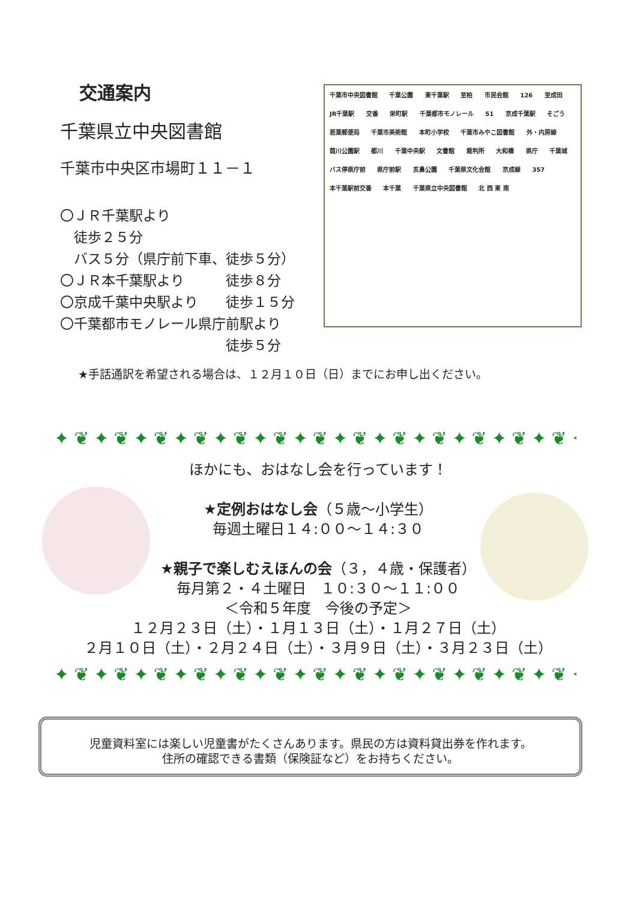交通案内
千葉県立中央図書館
千葉市中央区市場町１１－１
〇ＪＲ千葉駅より
　徒歩２５分
　バス５分（県庁前下車、徒歩５分）
〇ＪＲ本千葉駅より　　　徒歩８分
〇京成千葉中央駅より　　徒歩１５分
〇千葉都市モノレール県庁前駅より
　　　　　　　　　　　　徒歩５分
千葉市中央図書館 千葉公園 東千葉駅 至柏 市民会館 126 至成田 JR千葉駅 交番 栄町駅 千葉都市モノレール 51 京成千葉駅 そごう 若葉郵便局 千葉市美術館 本町小学校 千葉市みやこ図書館 外・内房線 葭川公園駅 都川 千葉中央駅 文書館 裁判所 大和橋 県庁 千葉城 バス停県庁前 県庁前駅 亥鼻公園 千葉県文化会館 京成線 357 本千葉駅前交番 本千葉 千葉県立中央図書館 北 西 東 南
★手話通訳を希望される場合は、１２月１０日（日）までにお申し出ください。
✦❦✦❦✦❦✦❦✦❦✦❦✦❦✦❦✦❦✦❦✦❦✦❦✦❦✦
ほかにも、おはなし会を行っています！
★定例おはなし会（５歳～小学生）
毎週土曜日１４:００～１４:３０
★親子で楽しむえほんの会（３，４歳・保護者）
毎月第２・４土曜日　１０:３０～１１:００
＜令和５年度　今後の予定＞
１２月２３日（土）・１月１３日（土）・１月２７日（土）
２月１０日（土）・２月２４日（土）・３月９日（土）・３月２３日（土）
✦❦✦❦✦❦✦❦✦❦✦❦✦❦✦❦✦❦✦❦✦❦✦❦✦❦✦
児童資料室には楽しい児童書がたくさんあります。県民の方は資料貸出券を作れます。
住所の確認できる書類（保険証など）をお持ちください。